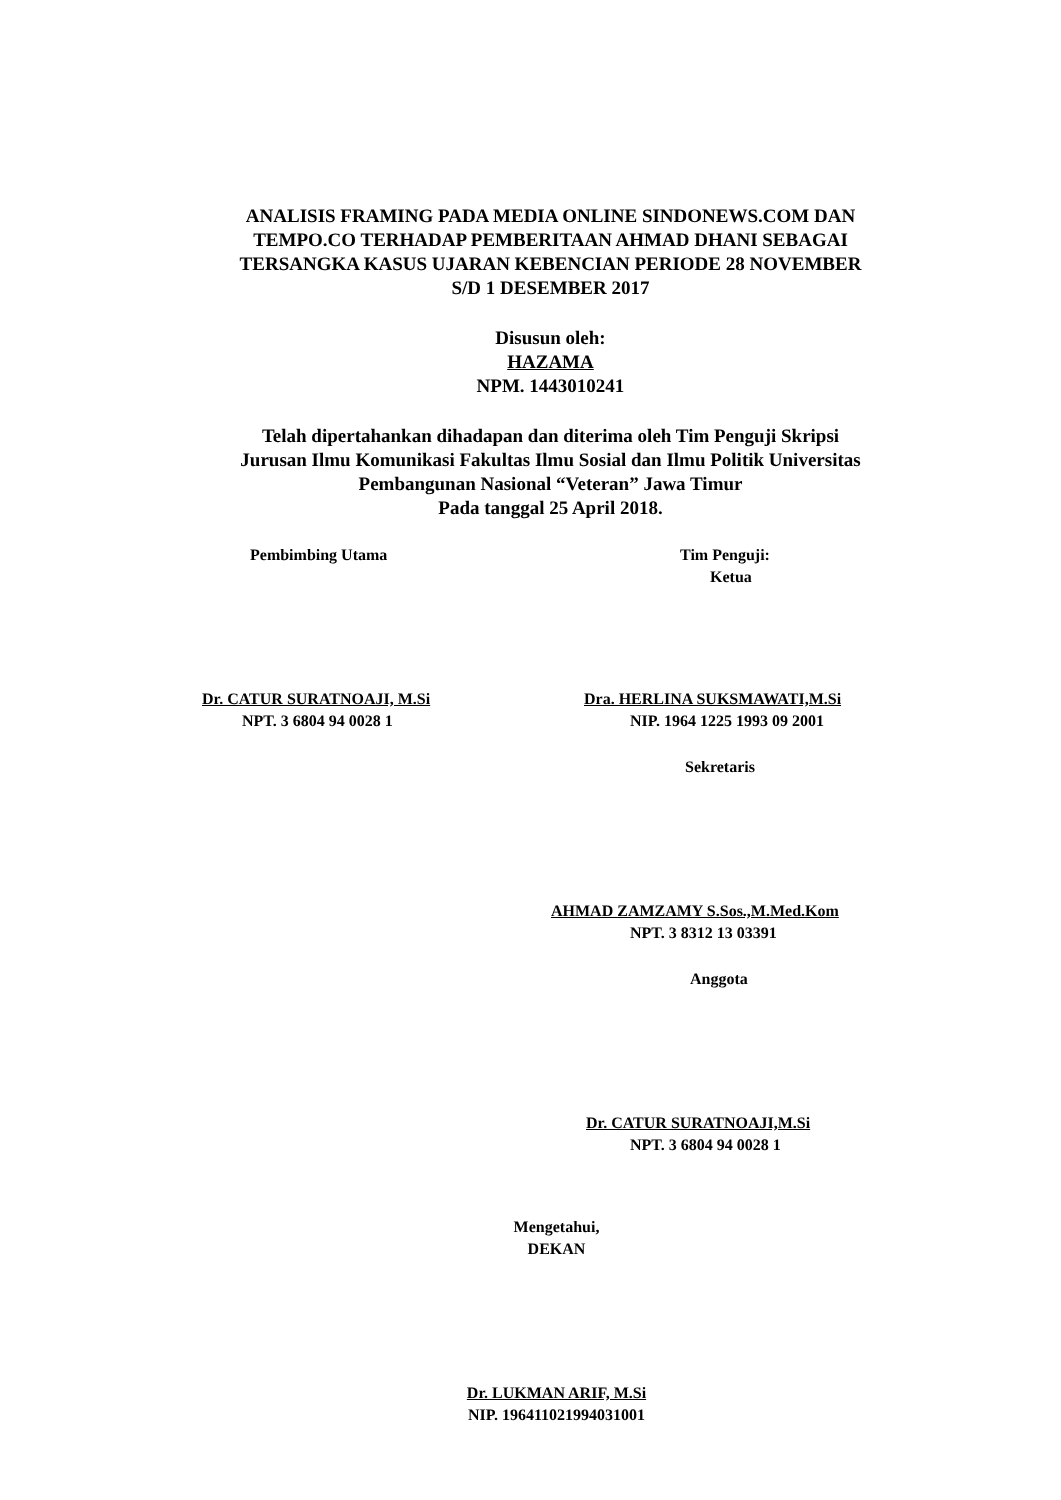ANALISIS FRAMING PADA MEDIA ONLINE SINDONEWS.COM DAN
TEMPO.CO TERHADAP PEMBERITAAN AHMAD DHANI SEBAGAI
TERSANGKA KASUS UJARAN KEBENCIAN PERIODE 28 NOVEMBER
S/D 1 DESEMBER 2017
Disusun oleh:
HAZAMA
NPM. 1443010241
Telah dipertahankan dihadapan dan diterima oleh Tim Penguji Skripsi
Jurusan Ilmu Komunikasi Fakultas Ilmu Sosial dan Ilmu Politik Universitas
Pembangunan Nasional “Veteran” Jawa Timur
Pada tanggal 25 April 2018.
Pembimbing Utama Tim Penguji:
Ketua
Dr. CATUR SURATNOAJI, M.Si
NPT. 3 6804 94 0028 1
Dra. HERLINA SUKSMAWATI,M.Si
NIP. 1964 1225 1993 09 2001
Sekretaris
AHMAD ZAMZAMY S.Sos.,M.Med.Kom
NPT. 3 8312 13 03391
Anggota
Dr. CATUR SURATNOAJI,M.Si
NPT. 3 6804 94 0028 1
Mengetahui,
DEKAN
Dr. LUKMAN ARIF, M.Si
NIP. 196411021994031001